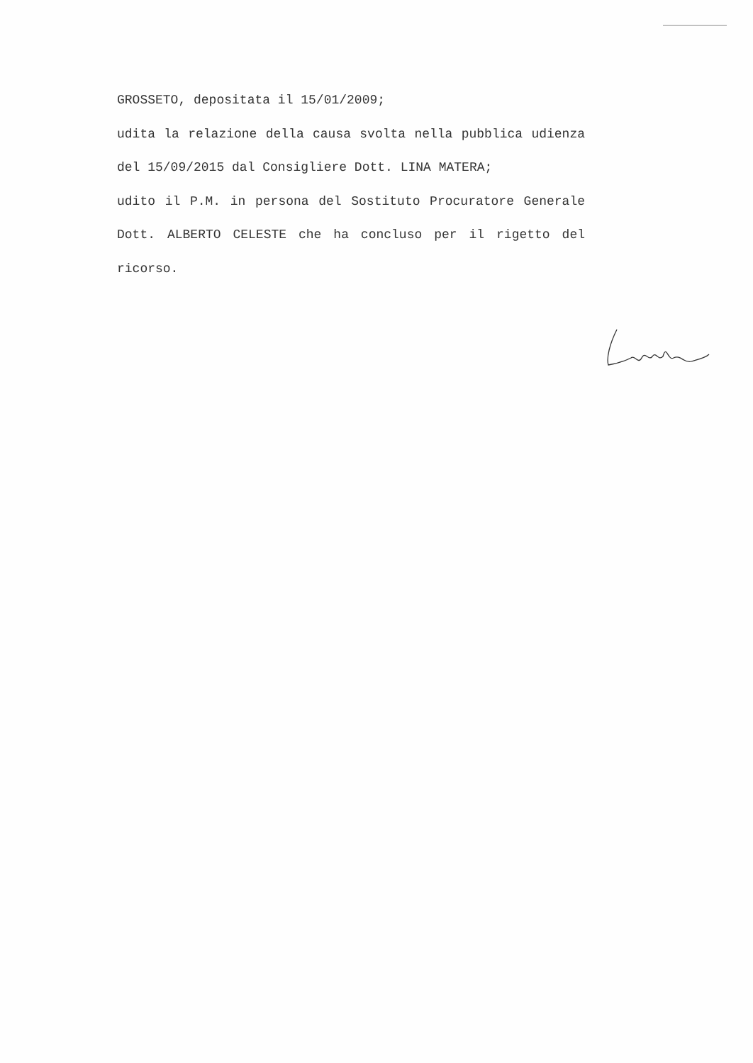GROSSETO, depositata il 15/01/2009;
udita la relazione della causa svolta nella pubblica udienza del 15/09/2015 dal Consigliere Dott. LINA MATERA;
udito il P.M. in persona del Sostituto Procuratore Generale Dott. ALBERTO CELESTE che ha concluso per il rigetto del ricorso.